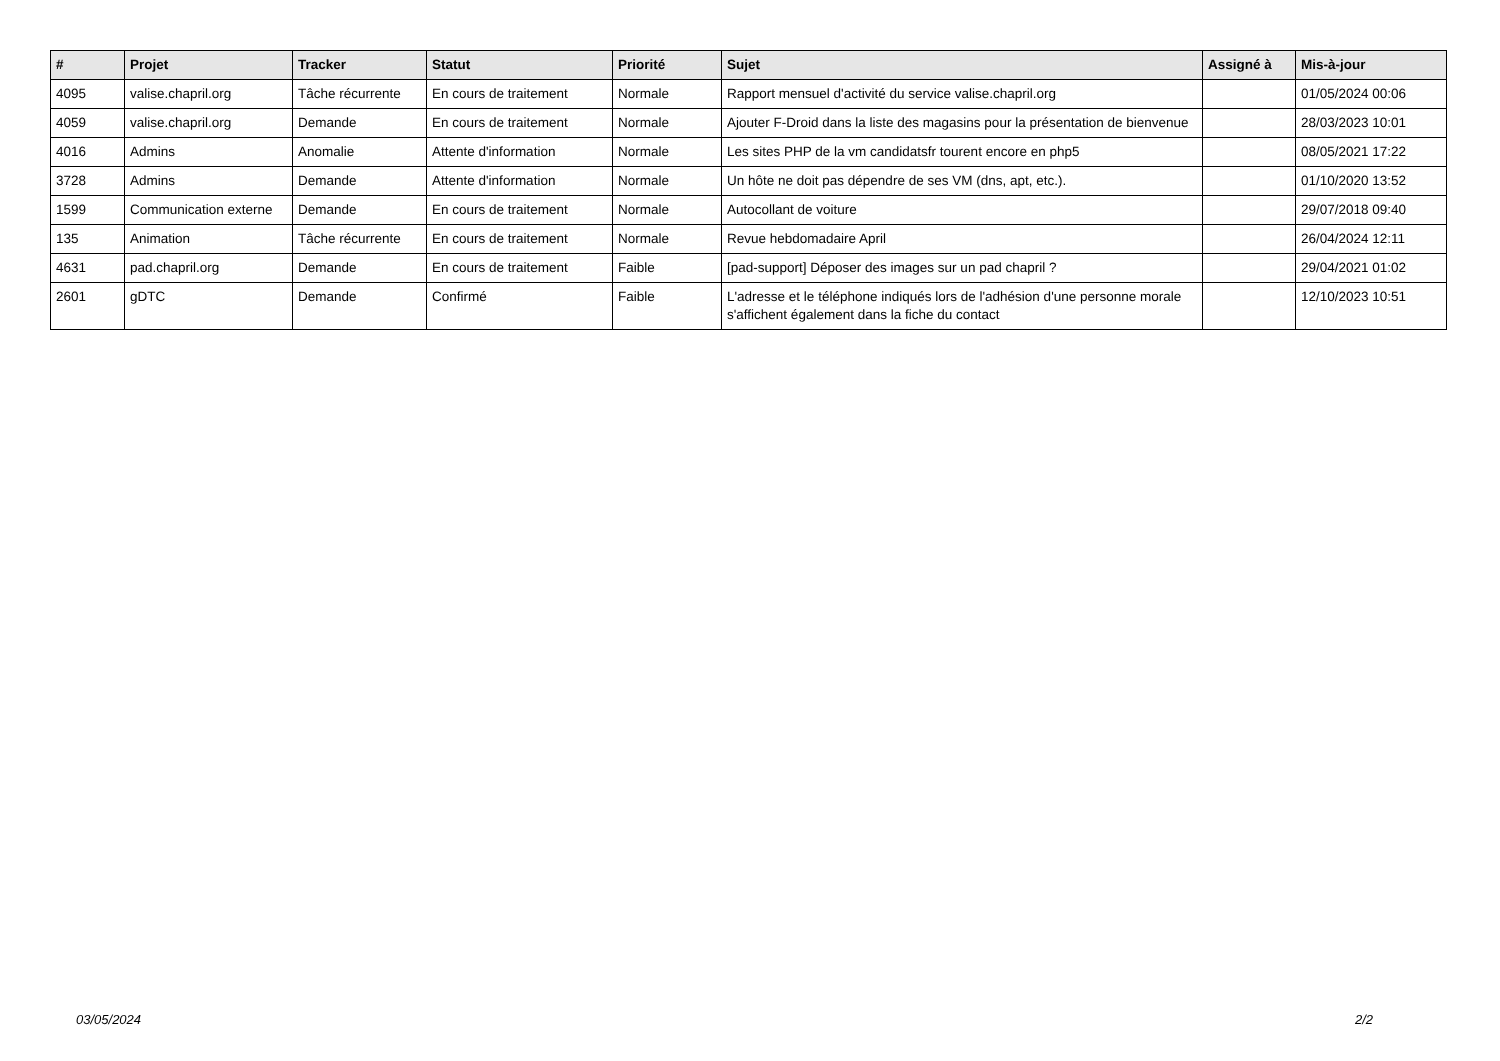| # | Projet | Tracker | Statut | Priorité | Sujet | Assigné à | Mis-à-jour |
| --- | --- | --- | --- | --- | --- | --- | --- |
| 4095 | valise.chapril.org | Tâche récurrente | En cours de traitement | Normale | Rapport mensuel d'activité du service valise.chapril.org | | 01/05/2024 00:06 |
| 4059 | valise.chapril.org | Demande | En cours de traitement | Normale | Ajouter F-Droid dans la liste des magasins pour la présentation de bienvenue | | 28/03/2023 10:01 |
| 4016 | Admins | Anomalie | Attente d'information | Normale | Les sites PHP de la vm candidatsfr tourent encore en php5 | | 08/05/2021 17:22 |
| 3728 | Admins | Demande | Attente d'information | Normale | Un hôte ne doit pas dépendre de ses VM (dns, apt, etc.). | | 01/10/2020 13:52 |
| 1599 | Communication externe | Demande | En cours de traitement | Normale | Autocollant de voiture | | 29/07/2018 09:40 |
| 135 | Animation | Tâche récurrente | En cours de traitement | Normale | Revue hebdomadaire April | | 26/04/2024 12:11 |
| 4631 | pad.chapril.org | Demande | En cours de traitement | Faible | [pad-support] Déposer des images sur un pad chapril ? | | 29/04/2021 01:02 |
| 2601 | gDTC | Demande | Confirmé | Faible | L'adresse et le téléphone indiqués lors de l'adhésion d'une personne morale s'affichent également dans la fiche du contact | | 12/10/2023 10:51 |
03/05/2024 2/2